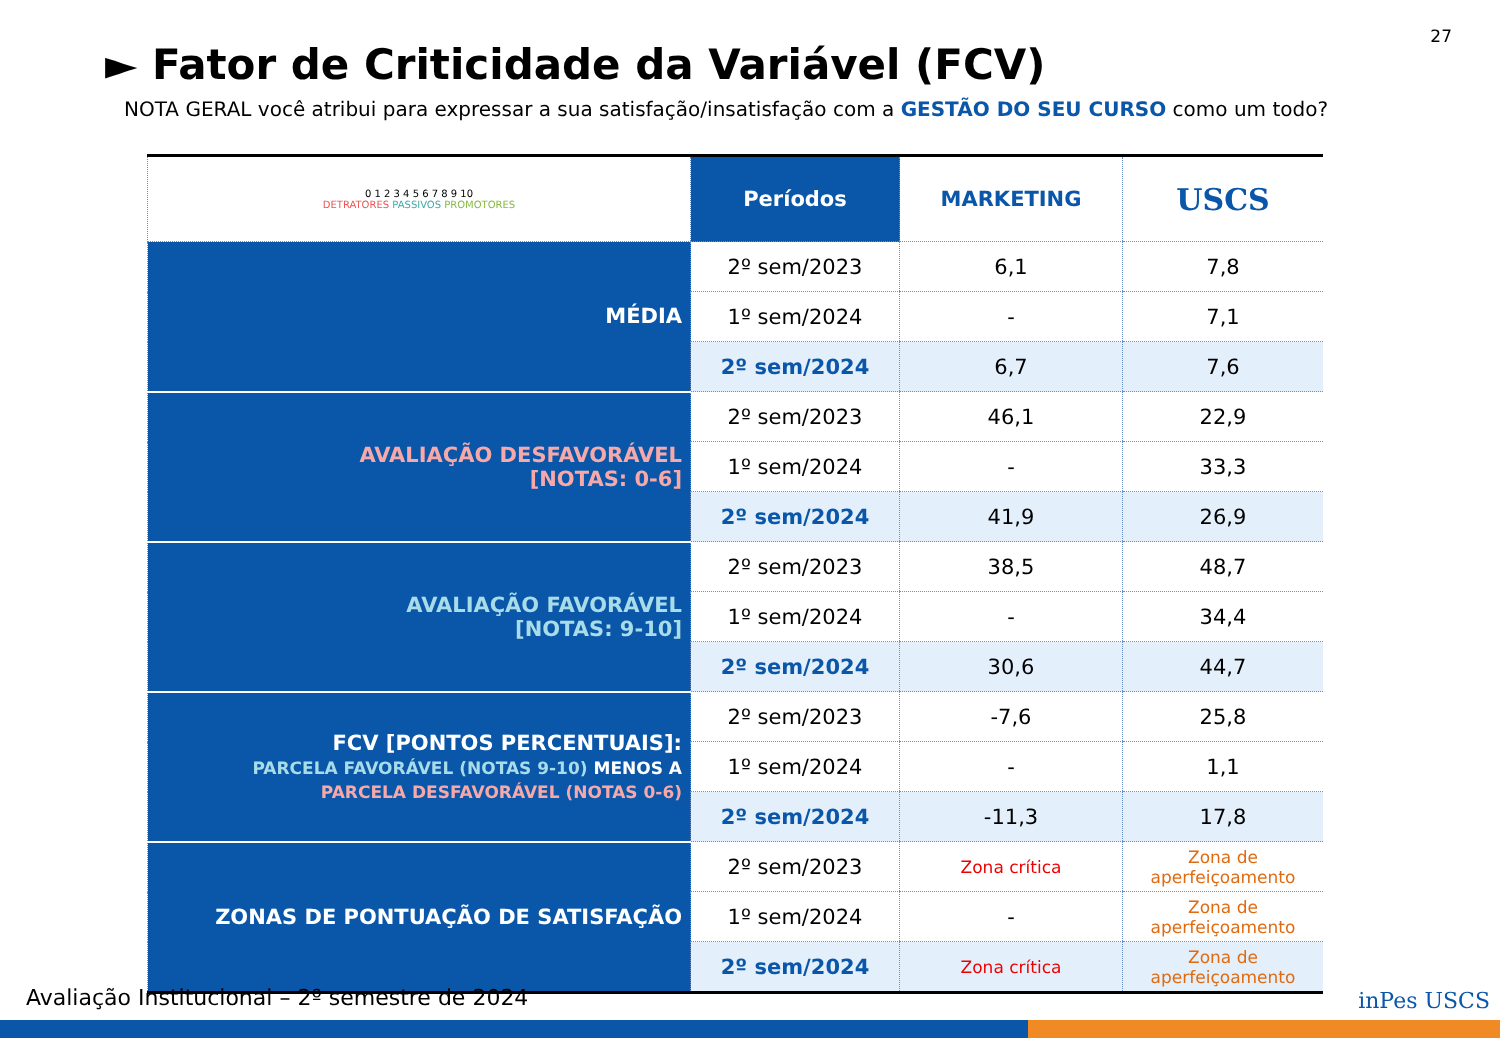27
► Fator de Criticidade da Variável (FCV)
NOTA GERAL você atribui para expressar a sua satisfação/insatisfação com a GESTÃO DO SEU CURSO como um todo?
| 0 1 2 3 4 5 6 7 8 9 10 DETRATORES PASSIVOS PROMOTORES | Períodos | MARKETING | USCS |
| --- | --- | --- | --- |
| MÉDIA | 2º sem/2023 | 6,1 | 7,8 |
| | 1º sem/2024 | - | 7,1 |
| | 2º sem/2024 | 6,7 | 7,6 |
| AVALIAÇÃO DESFAVORÁVEL [NOTAS: 0-6] | 2º sem/2023 | 46,1 | 22,9 |
| | 1º sem/2024 | - | 33,3 |
| | 2º sem/2024 | 41,9 | 26,9 |
| AVALIAÇÃO FAVORÁVEL [NOTAS: 9-10] | 2º sem/2023 | 38,5 | 48,7 |
| | 1º sem/2024 | - | 34,4 |
| | 2º sem/2024 | 30,6 | 44,7 |
| FCV [PONTOS PERCENTUAIS]: PARCELA FAVORÁVEL (NOTAS 9-10) MENOS A PARCELA DESFAVORÁVEL (NOTAS 0-6) | 2º sem/2023 | -7,6 | 25,8 |
| | 1º sem/2024 | - | 1,1 |
| | 2º sem/2024 | -11,3 | 17,8 |
| ZONAS DE PONTUAÇÃO DE SATISFAÇÃO | 2º sem/2023 | Zona crítica | Zona de aperfeiçoamento |
| | 1º sem/2024 | - | Zona de aperfeiçoamento |
| | 2º sem/2024 | Zona crítica | Zona de aperfeiçoamento |
Avaliação Institucional – 2º semestre de 2024
inPes USCS